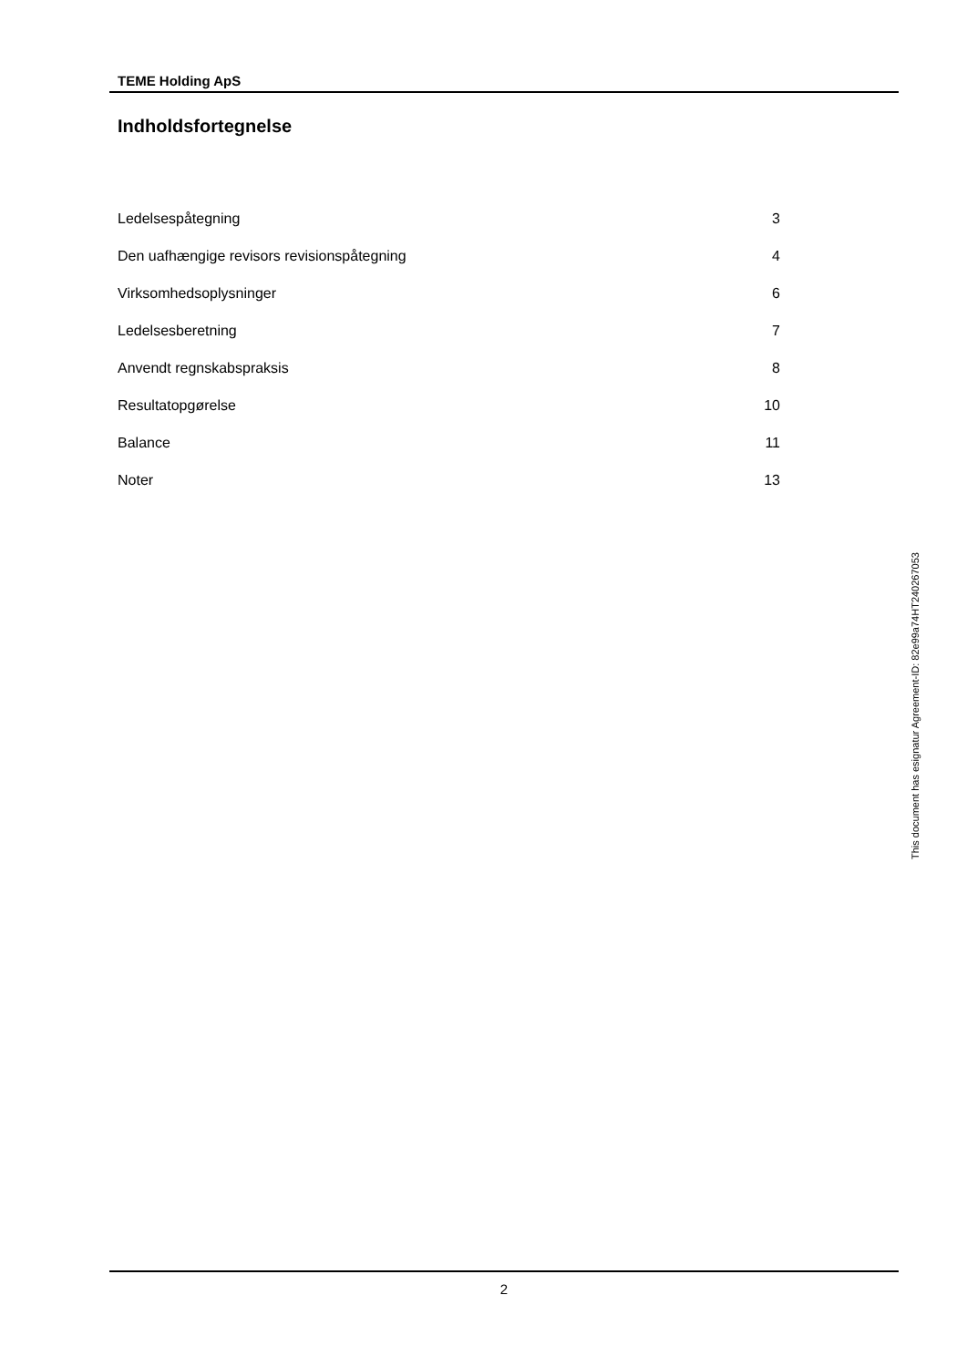TEME Holding ApS
Indholdsfortegnelse
| Ledelsespåtegning | 3 |
| Den uafhængige revisors revisionspåtegning | 4 |
| Virksomhedsoplysninger | 6 |
| Ledelsesberetning | 7 |
| Anvendt regnskabspraksis | 8 |
| Resultatopgørelse | 10 |
| Balance | 11 |
| Noter | 13 |
2
This document has esignatur Agreement-ID: 82e99a74HT240267053